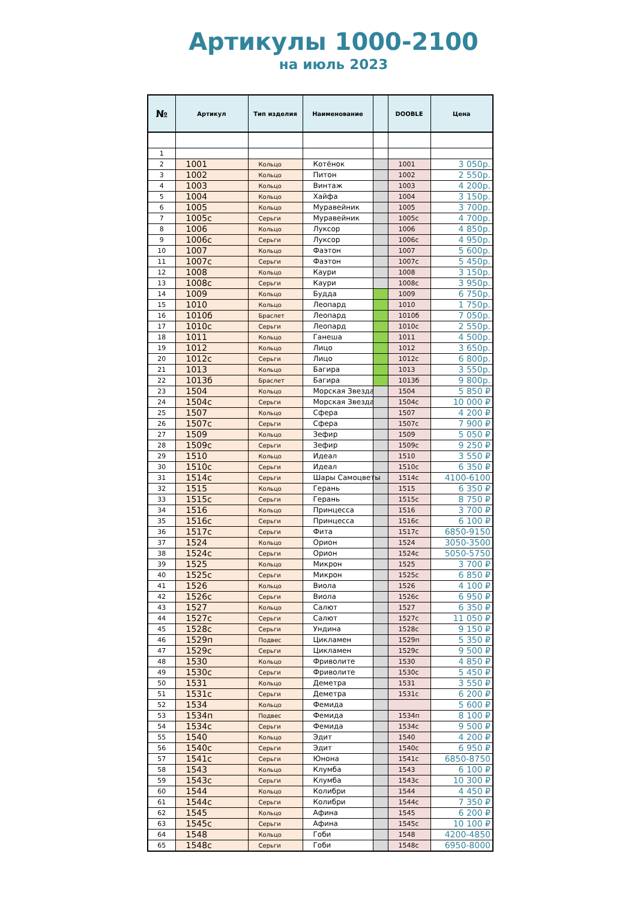Артикулы 1000-2100
на июль 2023
| № | Артикул | Тип изделия | Наименование | | DOOBLE | Цена |
| --- | --- | --- | --- | --- | --- | --- |
| 1 | | | | | | |
| 2 | 1001 | Кольцо | Котёнок | | 1001 | 3 050р. |
| 3 | 1002 | Кольцо | Питон | | 1002 | 2 550р. |
| 4 | 1003 | Кольцо | Винтаж | | 1003 | 4 200р. |
| 5 | 1004 | Кольцо | Хайфа | | 1004 | 3 150р. |
| 6 | 1005 | Кольцо | Муравейник | | 1005 | 3 700р. |
| 7 | 1005с | Серьги | Муравейник | | 1005с | 4 700р. |
| 8 | 1006 | Кольцо | Луксор | | 1006 | 4 850р. |
| 9 | 1006с | Серьги | Луксор | | 1006с | 4 950р. |
| 10 | 1007 | Кольцо | Фаэтон | | 1007 | 5 600р. |
| 11 | 1007с | Серьги | Фаэтон | | 1007с | 5 450р. |
| 12 | 1008 | Кольцо | Каури | | 1008 | 3 150р. |
| 13 | 1008с | Серьги | Каури | | 1008с | 3 950р. |
| 14 | 1009 | Кольцо | Будда | | 1009 | 6 750р. |
| 15 | 1010 | Кольцо | Леопард | | 1010 | 1 750р. |
| 16 | 1010б | Браслет | Леопард | | 1010б | 7 050р. |
| 17 | 1010с | Серьги | Леопард | | 1010с | 2 550р. |
| 18 | 1011 | Кольцо | Ганеша | | 1011 | 4 500р. |
| 19 | 1012 | Кольцо | Лицо | | 1012 | 3 650р. |
| 20 | 1012с | Серьги | Лицо | | 1012с | 6 800р. |
| 21 | 1013 | Кольцо | Багира | | 1013 | 3 550р. |
| 22 | 1013б | Браслет | Багира | | 1013б | 9 800р. |
| 23 | 1504 | Кольцо | Морская Звезда | | 1504 | 5 850 ₽ |
| 24 | 1504с | Серьги | Морская Звезда | | 1504с | 10 000 ₽ |
| 25 | 1507 | Кольцо | Сфера | | 1507 | 4 200 ₽ |
| 26 | 1507с | Серьги | Сфера | | 1507с | 7 900 ₽ |
| 27 | 1509 | Кольцо | Зефир | | 1509 | 5 050 ₽ |
| 28 | 1509с | Серьги | Зефир | | 1509с | 9 250 ₽ |
| 29 | 1510 | Кольцо | Идеал | | 1510 | 3 550 ₽ |
| 30 | 1510с | Серьги | Идеал | | 1510с | 6 350 ₽ |
| 31 | 1514с | Серьги | Шары Самоцветы | | 1514с | 4100-6100 |
| 32 | 1515 | Кольцо | Герань | | 1515 | 6 350 ₽ |
| 33 | 1515с | Серьги | Герань | | 1515с | 8 750 ₽ |
| 34 | 1516 | Кольцо | Принцесса | | 1516 | 3 700 ₽ |
| 35 | 1516с | Серьги | Принцесса | | 1516с | 6 100 ₽ |
| 36 | 1517с | Серьги | Фита | | 1517с | 6850-9150 |
| 37 | 1524 | Кольцо | Орион | | 1524 | 3050-3500 |
| 38 | 1524с | Серьги | Орион | | 1524с | 5050-5750 |
| 39 | 1525 | Кольцо | Микрон | | 1525 | 3 700 ₽ |
| 40 | 1525с | Серьги | Микрон | | 1525с | 6 850 ₽ |
| 41 | 1526 | Кольцо | Виола | | 1526 | 4 100 ₽ |
| 42 | 1526с | Серьги | Виола | | 1526с | 6 950 ₽ |
| 43 | 1527 | Кольцо | Салют | | 1527 | 6 350 ₽ |
| 44 | 1527с | Серьги | Салют | | 1527с | 11 050 ₽ |
| 45 | 1528с | Серьги | Ундина | | 1528с | 9 150 ₽ |
| 46 | 1529п | Подвес | Цикламен | | 1529п | 5 350 ₽ |
| 47 | 1529с | Серьги | Цикламен | | 1529с | 9 500 ₽ |
| 48 | 1530 | Кольцо | Фриволите | | 1530 | 4 850 ₽ |
| 49 | 1530с | Серьги | Фриволите | | 1530с | 5 450 ₽ |
| 50 | 1531 | Кольцо | Деметра | | 1531 | 3 550 ₽ |
| 51 | 1531с | Серьги | Деметра | | 1531с | 6 200 ₽ |
| 52 | 1534 | Кольцо | Фемида | | | 5 600 ₽ |
| 53 | 1534п | Подвес | Фемида | | 1534п | 8 100 ₽ |
| 54 | 1534с | Серьги | Фемида | | 1534с | 9 500 ₽ |
| 55 | 1540 | Кольцо | Эдит | | 1540 | 4 200 ₽ |
| 56 | 1540с | Серьги | Эдит | | 1540с | 6 950 ₽ |
| 57 | 1541с | Серьги | Юнона | | 1541с | 6850-8750 |
| 58 | 1543 | Кольцо | Клумба | | 1543 | 6 100 ₽ |
| 59 | 1543с | Серьги | Клумба | | 1543с | 10 300 ₽ |
| 60 | 1544 | Кольцо | Колибри | | 1544 | 4 450 ₽ |
| 61 | 1544с | Серьги | Колибри | | 1544с | 7 350 ₽ |
| 62 | 1545 | Кольцо | Афина | | 1545 | 6 200 ₽ |
| 63 | 1545с | Серьги | Афина | | 1545с | 10 100 ₽ |
| 64 | 1548 | Кольцо | Гоби | | 1548 | 4200-4850 |
| 65 | 1548с | Серьги | Гоби | | 1548с | 6950-8000 |